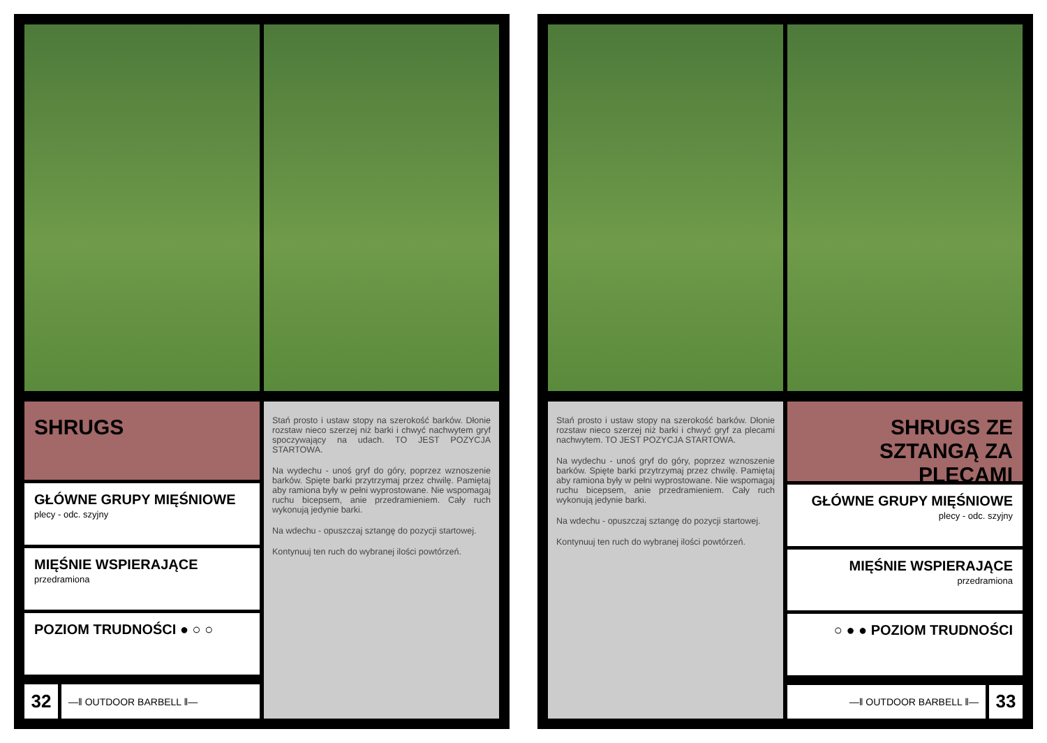SHRUGS
GŁÓWNE GRUPY MIĘŚNIOWE
plecy - odc. szyjny
MIĘŚNIE WSPIERAJĄCE
przedramiona
POZIOM TRUDNOŚCI ● ○ ○
32
—‖ OUTDOOR BARBELL ‖—
Stań prosto i ustaw stopy na szerokość barków. Dłonie rozstaw nieco szerzej niż barki i chwyć nachwytem gryf spoczywający na udach. TO JEST POZYCJA STARTOWA.
Na wydechu - unoś gryf do góry, poprzez wznoszenie barków. Spięte barki przytrzymaj przez chwilę. Pamiętaj aby ramiona były w pełni wyprostowane. Nie wspomagaj ruchu bicepsem, anie przedramieniem. Cały ruch wykonują jedynie barki.
Na wdechu - opuszczaj sztangę do pozycji startowej.
Kontynuuj ten ruch do wybranej ilości powtórzeń.
Stań prosto i ustaw stopy na szerokość barków. Dłonie rozstaw nieco szerzej niż barki i chwyć gryf za plecami nachwytem. TO JEST POZYCJA STARTOWA.
Na wydechu - unoś gryf do góry, poprzez wznoszenie barków. Spięte barki przytrzymaj przez chwilę. Pamiętaj aby ramiona były w pełni wyprostowane. Nie wspomagaj ruchu bicepsem, anie przedramieniem. Cały ruch wykonują jedynie barki.
Na wdechu - opuszczaj sztangę do pozycji startowej.
Kontynuuj ten ruch do wybranej ilości powtórzeń.
SHRUGS ZE SZTANGĄ ZA PLECAMI
GŁÓWNE GRUPY MIĘŚNIOWE
plecy - odc. szyjny
MIĘŚNIE WSPIERAJĄCE
przedramiona
○ ● ● POZIOM TRUDNOŚCI
—‖ OUTDOOR BARBELL ‖—
33